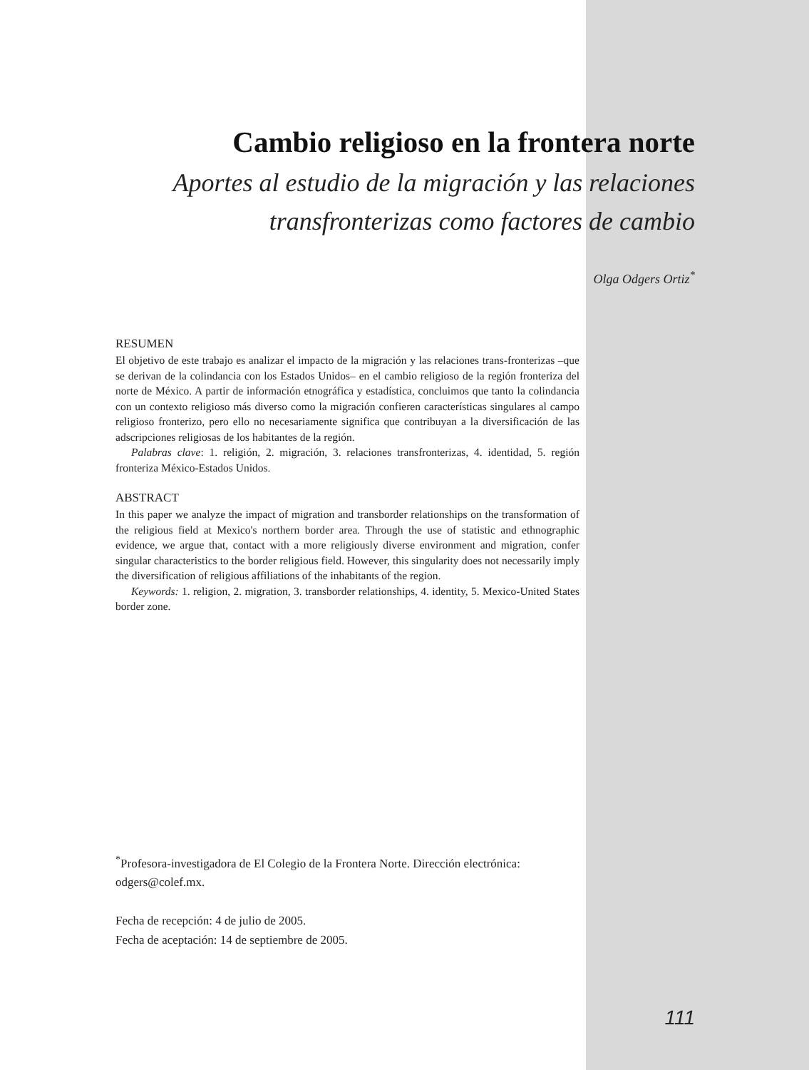Cambio religioso en la frontera norte
Aportes al estudio de la migración y las relaciones
transfronterizas como factores de cambio
Olga Odgers Ortiz<sup>*</sup>
RESUMEN
El objetivo de este trabajo es analizar el impacto de la migración y las relaciones trans-fronterizas –que se derivan de la colindancia con los Estados Unidos– en el cambio religioso de la región fronteriza del norte de México. A partir de información etnográfica y estadística, concluimos que tanto la colindancia con un contexto religioso más diverso como la migración confieren características singulares al campo religioso fronterizo, pero ello no necesariamente significa que contribuyan a la diversificación de las adscripciones religiosas de los habitantes de la región.
Palabras clave: 1. religión, 2. migración, 3. relaciones transfronterizas, 4. identidad, 5. región fronteriza México-Estados Unidos.
ABSTRACT
In this paper we analyze the impact of migration and transborder relationships on the transformation of the religious field at Mexico's northern border area. Through the use of statistic and ethnographic evidence, we argue that, contact with a more religiously diverse environment and migration, confer singular characteristics to the border religious field. However, this singularity does not necessarily imply the diversification of religious affiliations of the inhabitants of the region.
Keywords: 1. religion, 2. migration, 3. transborder relationships, 4. identity, 5. Mexico-United States border zone.
<sup>*</sup> Profesora-investigadora de El Colegio de la Frontera Norte. Dirección electrónica: odgers@colef.mx.
Fecha de recepción: 4 de julio de 2005.
Fecha de aceptación: 14 de septiembre de 2005.
111